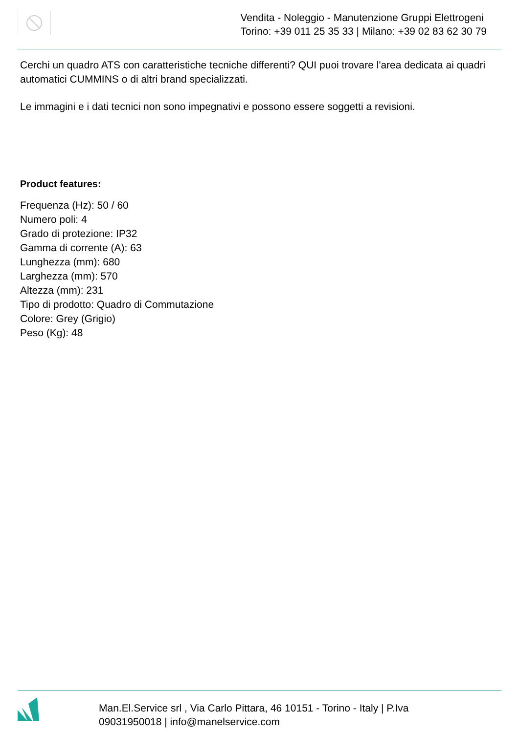Vendita - Noleggio - Manutenzione Gruppi Elettrogeni
Torino: +39 011 25 35 33 | Milano: +39 02 83 62 30 79
Cerchi un quadro ATS con caratteristiche tecniche differenti? QUI puoi trovare l'area dedicata ai quadri automatici CUMMINS o di altri brand specializzati.
Le immagini e i dati tecnici non sono impegnativi e possono essere soggetti a revisioni.
Product features:
Frequenza (Hz): 50 / 60
Numero poli: 4
Grado di protezione: IP32
Gamma di corrente (A): 63
Lunghezza (mm): 680
Larghezza (mm): 570
Altezza (mm): 231
Tipo di prodotto: Quadro di Commutazione
Colore: Grey (Grigio)
Peso (Kg): 48
Man.El.Service srl , Via Carlo Pittara, 46 10151 - Torino - Italy | P.Iva
09031950018 | info@manelservice.com